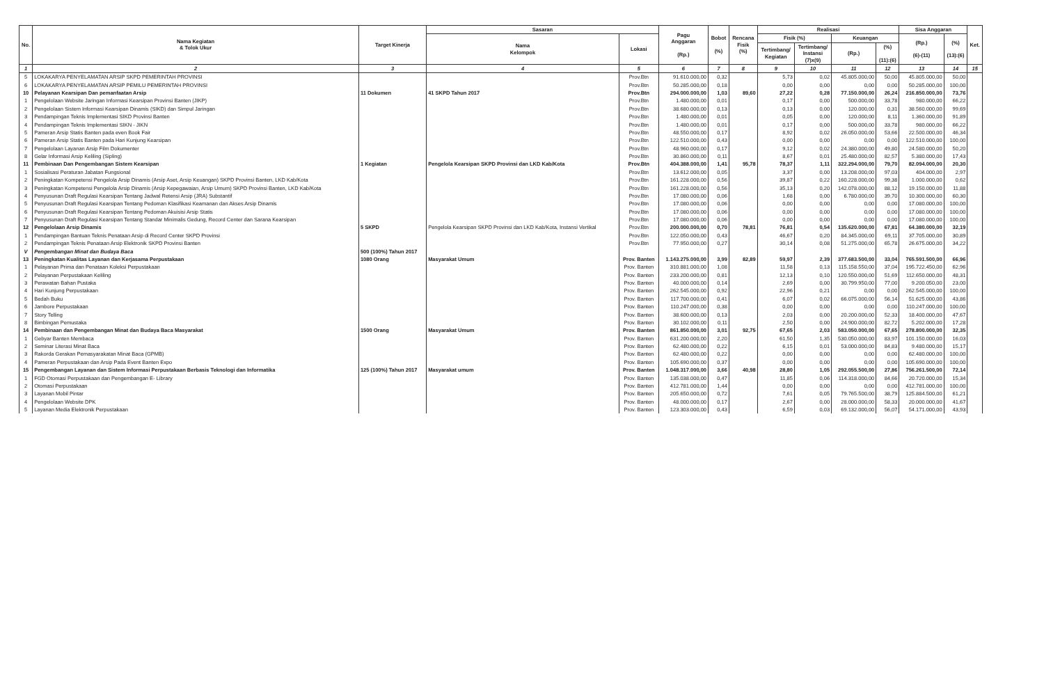| No. | Nama Kegiatan & Tolok Ukur | Target Kinerja | Sasaran | | Pagu Anggaran (Rp.) | Bobot (%) | Rencana Fisik (%) | Realisasi | | | | Sisa Anggaran | | Ket. |
| --- | --- | --- | --- | --- | --- | --- | --- | --- | --- | --- | --- | --- | --- | --- |
| | | | Nama Kelompok | Lokasi | | | | Fisik (%) | | Keuangan | | (Rp.) (6)-(11) | (%) (13):(6) | |
| | | | | | | | | Tertimbang/ Kegiatan | Tertimbang/ Instansi (7)x(9) | (Rp.) | (%) (11):(6) | | | |
| 1 | 2 | 3 | 4 | 5 | 6 | 7 | 8 | 9 | 10 | 11 | 12 | 13 | 14 | 15 |
| 5 | LOKAKARYA PENYELAMATAN ARSIP SKPD PEMERINTAH PROVINSI | | | Prov.Btn | 91.610.000,00 | 0,32 | | 5,73 | 0,02 | 45.805.000,00 | 50,00 | 45.805.000,00 | 50,00 | |
| 6 | LOKAKARYA PENYELAMATAN ARSIP PEMILU PEMERINTAH PROVINSI | | | Prov.Btn | 50.285.000,00 | 0,18 | | 0,00 | 0,00 | 0,00 | 0,00 | 50.285.000,00 | 100,00 | |
| 10 | Pelayanan Kearsipan Dan pemanfaatan Arsip | 11 Dokumen | 41 SKPD Tahun 2017 | Prov.Btn | 294.000.000,00 | 1,03 | 89,60 | 27,22 | 0,28 | 77.150.000,00 | 26,24 | 216.850.000,00 | 73,76 | |
| 1 | Pengelolaan Website Jaringan Informasi Kearsipan Provinsi Banten (JIKP) | | | Prov.Btn | 1.480.000,00 | 0,01 | | 0,17 | 0,00 | 500.000,00 | 33,78 | 980.000,00 | 66,22 | |
| 2 | Pengelolaan Sistem Informasi Kearsipan Dinamis (SIKD) dan Simpul Jaringan | | | Prov.Btn | 38.680.000,00 | 0,13 | | 0,13 | 0,00 | 120.000,00 | 0,31 | 38.560.000,00 | 99,69 | |
| 3 | Pendampingan Teknis Implementasi SIKD Provinsi Banten | | | Prov.Btn | 1.480.000,00 | 0,01 | | 0,05 | 0,00 | 120.000,00 | 8,11 | 1.360.000,00 | 91,89 | |
| 4 | Pendampingan Teknis Implementasi SIKN - JIKN | | | Prov.Btn | 1.480.000,00 | 0,01 | | 0,17 | 0,00 | 500.000,00 | 33,78 | 980.000,00 | 66,22 | |
| 5 | Pameran Arsip Statis Banten pada even Book Fair | | | Prov.Btn | 48.550.000,00 | 0,17 | | 8,92 | 0,02 | 26.050.000,00 | 53,66 | 22.500.000,00 | 46,34 | |
| 6 | Pameran Arsip Statis Banten pada Hari Kunjung Kearsipan | | | Prov.Btn | 122.510.000,00 | 0,43 | | 0,00 | 0,00 | 0,00 | 0,00 | 122.510.000,00 | 100,00 | |
| 7 | Pengelolaan Layanan Arsip Film Dokumenter | | | Prov.Btn | 48.960.000,00 | 0,17 | | 9,12 | 0,02 | 24.380.000,00 | 49,80 | 24.580.000,00 | 50,20 | |
| 8 | Gelar Informasi Arsip Keliling (Sipling) | | | Prov.Btn | 30.860.000,00 | 0,11 | | 8,67 | 0,01 | 25.480.000,00 | 82,57 | 5.380.000,00 | 17,43 | |
| 11 | Pembinaan Dan Pengembangan Sistem Kearsipan | 1 Kegiatan | Pengelola Kearsipan SKPD Provinsi dan LKD Kab/Kota | Prov.Btn | 404.388.000,00 | 1,41 | 95,78 | 78,37 | 1,11 | 322.294.000,00 | 79,70 | 82.094.000,00 | 20,30 | |
| 1 | Sosialisasi Peraturan Jabatan Fungsional | | | Prov.Btn | 13.612.000,00 | 0,05 | | 3,37 | 0,00 | 13.208.000,00 | 97,03 | 404.000,00 | 2,97 | |
| 2 | Peningkatan Kompetensi Pengelola Arsip Dinamis (Arsip Aset, Arsip Keuangan) SKPD Provinsi Banten, LKD Kab/Kota | | | Prov.Btn | 161.228.000,00 | 0,56 | | 39,87 | 0,22 | 160.228.000,00 | 99,38 | 1.000.000,00 | 0,62 | |
| 3 | Peningkatan Kompetensi Pengelola Arsip Dinamis (Arsip Kepegawaian, Arsip Umum) SKPD Provinsi Banten, LKD Kab/Kota | | | Prov.Btn | 161.228.000,00 | 0,56 | | 35,13 | 0,20 | 142.078.000,00 | 88,12 | 19.150.000,00 | 11,88 | |
| 4 | Penyusunan Draft Regulasi Kearsipan Tentang Jadwal Retensi Arsip (JRA) Substantif | | | Prov.Btn | 17.080.000,00 | 0,06 | | 1,68 | 0,00 | 6.780.000,00 | 39,70 | 10.300.000,00 | 60,30 | |
| 5 | Penyusunan Draft Regulasi Kearsipan Tentang Pedoman Klasifikasi Keamanan dan Akses Arsip Dinamis | | | Prov.Btn | 17.080.000,00 | 0,06 | | 0,00 | 0,00 | 0,00 | 0,00 | 17.080.000,00 | 100,00 | |
| 6 | Penyusunan Draft Regulasi Kearsipan Tentang Pedoman Akuisisi Arsip Statis | | | Prov.Btn | 17.080.000,00 | 0,06 | | 0,00 | 0,00 | 0,00 | 0,00 | 17.080.000,00 | 100,00 | |
| 7 | Penyusunan Draft Regulasi Kearsipan Tentang Standar Minimalis Gedung, Record Center dan Sarana Kearsipan | | | Prov.Btn | 17.080.000,00 | 0,06 | | 0,00 | 0,00 | 0,00 | 0,00 | 17.080.000,00 | 100,00 | |
| 12 | Pengelolaan Arsip Dinamis | 5 SKPD | Pengelola Kearsipan SKPD Provinsi dan LKD Kab/Kota, Instansi Vertikal | Prov.Btn | 200.000.000,00 | 0,70 | 78,81 | 76,81 | 0,54 | 135.620.000,00 | 67,81 | 64.380.000,00 | 32,19 | |
| 1 | Pendampingan Bantuan Teknis Penataan Arsip di Record Center SKPD Provinsi | | | Prov.Btn | 122.050.000,00 | 0,43 | | 46,67 | 0,20 | 84.345.000,00 | 69,11 | 37.705.000,00 | 30,89 | |
| 2 | Pendampingan Teknis Penataan Arsip Elektronik SKPD Provinsi Banten | | | Prov.Btn | 77.950.000,00 | 0,27 | | 30,14 | 0,08 | 51.275.000,00 | 65,78 | 26.675.000,00 | 34,22 | |
| V | Pengembangan Minat dan Budaya Baca | 500 (100%) Tahun 2017 | | | | | | | | | | | | |
| 13 | Peningkatan Kualitas Layanan dan Kerjasama Perpustakaan | 1080 Orang | Masyarakat Umum | Prov. Banten | 1.143.275.000,00 | 3,99 | 82,89 | 59,97 | 2,39 | 377.683.500,00 | 33,04 | 765.591.500,00 | 66,96 | |
| 1 | Pelayanan Prima dan Penataan Koleksi Perpustakaan | | | Prov. Banten | 310.881.000,00 | 1,08 | | 11,58 | 0,13 | 115.158.550,00 | 37,04 | 195.722.450,00 | 62,96 | |
| 2 | Pelayanan Perpustakaan Keliling | | | Prov. Banten | 233.200.000,00 | 0,81 | | 12,13 | 0,10 | 120.550.000,00 | 51,69 | 112.650.000,00 | 48,31 | |
| 3 | Perawatan Bahan Pustaka | | | Prov. Banten | 40.000.000,00 | 0,14 | | 2,69 | 0,00 | 30.799.950,00 | 77,00 | 9.200.050,00 | 23,00 | |
| 4 | Hari Kunjung Perpustakaan | | | Prov. Banten | 262.545.000,00 | 0,92 | | 22,96 | 0,21 | 0,00 | 0,00 | 262.545.000,00 | 100,00 | |
| 5 | Bedah Buku | | | Prov. Banten | 117.700.000,00 | 0,41 | | 6,07 | 0,02 | 66.075.000,00 | 56,14 | 51.625.000,00 | 43,86 | |
| 6 | Jambore Perpustakaan | | | Prov. Banten | 110.247.000,00 | 0,38 | | 0,00 | 0,00 | 0,00 | 0,00 | 110.247.000,00 | 100,00 | |
| 7 | Story Telling | | | Prov. Banten | 38.600.000,00 | 0,13 | | 2,03 | 0,00 | 20.200.000,00 | 52,33 | 18.400.000,00 | 47,67 | |
| 8 | Bimbingan Pemustaka | | | Prov. Banten | 30.102.000,00 | 0,11 | | 2,50 | 0,00 | 24.900.000,00 | 82,72 | 5.202.000,00 | 17,28 | |
| 14 | Pembinaan dan Pengembangan Minat dan Budaya Baca Masyarakat | 1500 Orang | Masyarakat Umum | Prov. Banten | 861.850.000,00 | 3,01 | 92,75 | 67,65 | 2,03 | 583.050.000,00 | 67,65 | 278.800.000,00 | 32,35 | |
| 1 | Gebyar Banten Membaca | | | Prov. Banten | 631.200.000,00 | 2,20 | | 61,50 | 1,35 | 530.050.000,00 | 83,97 | 101.150.000,00 | 16,03 | |
| 2 | Seminar Literasi Minat Baca | | | Prov. Banten | 62.480.000,00 | 0,22 | | 6,15 | 0,01 | 53.000.000,00 | 84,83 | 9.480.000,00 | 15,17 | |
| 3 | Rakorda Gerakan Pemasyarakatan Minat Baca (GPMB) | | | Prov. Banten | 62.480.000,00 | 0,22 | | 0,00 | 0,00 | 0,00 | 0,00 | 62.480.000,00 | 100,00 | |
| 4 | Pameran Perpustakaan dan Arsip Pada Event Banten Expo | | | Prov. Banten | 105.690.000,00 | 0,37 | | 0,00 | 0,00 | 0,00 | 0,00 | 105.690.000,00 | 100,00 | |
| 15 | Pengembangan Layanan dan Sistem Informasi Perpustakaan Berbasis Teknologi dan Informatika | 125 (100%) Tahun 2017 | Masyarakat umum | Prov. Banten | 1.048.317.000,00 | 3,66 | 40,98 | 28,80 | 1,05 | 292.055.500,00 | 27,86 | 756.261.500,00 | 72,14 | |
| 1 | FGD Otomasi Perpustakaan dan Pengembangan E- Library | | | Prov. Banten | 135.038.000,00 | 0,47 | | 11,85 | 0,06 | 114.318.000,00 | 84,66 | 20.720.000,00 | 15,34 | |
| 2 | Otomasi Perpustakaan | | | Prov. Banten | 412.781.000,00 | 1,44 | | 0,00 | 0,00 | 0,00 | 0,00 | 412.781.000,00 | 100,00 | |
| 3 | Layanan Mobil Pintar | | | Prov. Banten | 205.650.000,00 | 0,72 | | 7,61 | 0,05 | 79.765.500,00 | 38,79 | 125.884.500,00 | 61,21 | |
| 4 | Pengelolaan Website DPK | | | Prov. Banten | 48.000.000,00 | 0,17 | | 2,67 | 0,00 | 28.000.000,00 | 58,33 | 20.000.000,00 | 41,67 | |
| 5 | Layanan Media Elektronik Perpustakaan | | | Prov. Banten | 123.303.000,00 | 0,43 | | 6,59 | 0,03 | 69.132.000,00 | 56,07 | 54.171.000,00 | 43,93 | |